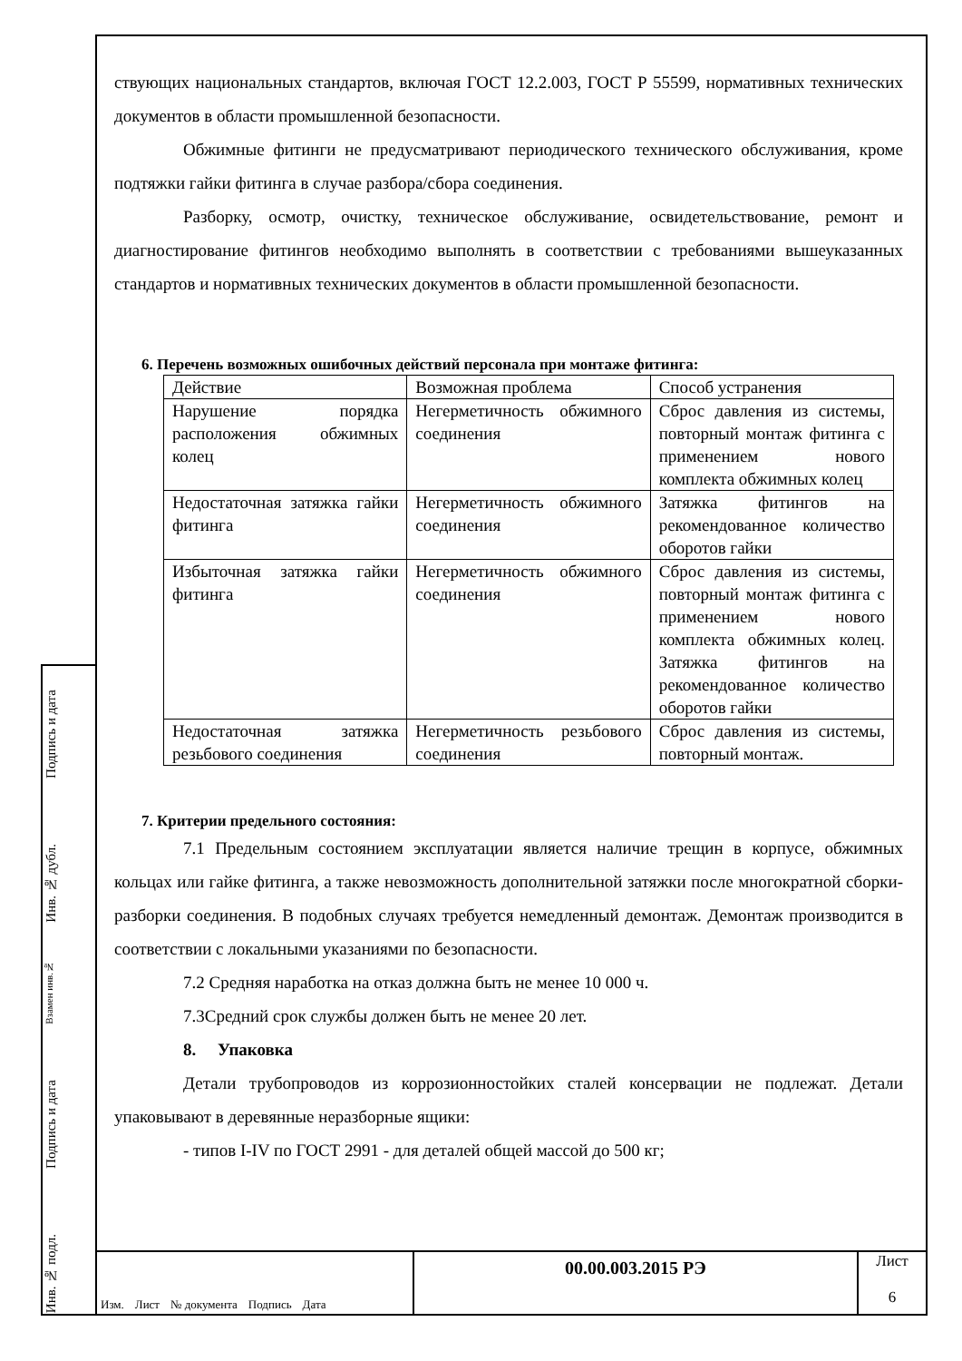ствующих национальных стандартов, включая ГОСТ 12.2.003, ГОСТ Р 55599, нормативных технических документов в области промышленной безопасности.
Обжимные фитинги не предусматривают периодического технического обслуживания, кроме подтяжки гайки фитинга в случае разбора/сбора соединения.
Разборку, осмотр, очистку, техническое обслуживание, освидетельствование, ремонт и диагностирование фитингов необходимо выполнять в соответствии с требованиями вышеуказанных стандартов и нормативных технических документов в области промышленной безопасности.
6. Перечень возможных ошибочных действий персонала при монтаже фитинга:
| Действие | Возможная проблема | Способ устранения |
| Нарушение порядка расположения обжимных колец | Негерметичность обжимного соединения | Сброс давления из системы, повторный монтаж фитинга с применением нового комплекта обжимных колец |
| Недостаточная затяжка гайки фитинга | Негерметичность обжимного соединения | Затяжка фитингов на рекомендованное количество оборотов гайки |
| Избыточная затяжка гайки фитинга | Негерметичность обжимного соединения | Сброс давления из системы, повторный монтаж фитинга с применением нового комплекта обжимных колец. Затяжка фитингов на рекомендованное количество оборотов гайки |
| Недостаточная затяжка резьбового соединения | Негерметичность резьбового соединения | Сброс давления из системы, повторный монтаж. |
7. Критерии предельного состояния:
7.1 Предельным состоянием эксплуатации является наличие трещин в корпусе, обжимных кольцах или гайке фитинга, а также невозможность дополнительной затяжки после многократной сборки-разборки соединения. В подобных случаях требуется немедленный демонтаж. Демонтаж производится в соответствии с локальными указаниями по безопасности.
7.2 Средняя наработка на отказ должна быть не менее 10 000 ч.
7.3Средний срок службы должен быть не менее 20 лет.
8. Упаковка
Детали трубопроводов из коррозионностойких сталей консервации не подлежат. Детали упаковывают в деревянные неразборные ящики:
- типов I-IV по ГОСТ 2991 - для деталей общей массой до 500 кг;
Подпись и дата
Инв. № дубл.
Взамен инв.№
Подпись и дата
Инв. № подл.
Изм. Лист № документа Подпись Дата
00.00.003.2015 РЭ
Лист
6